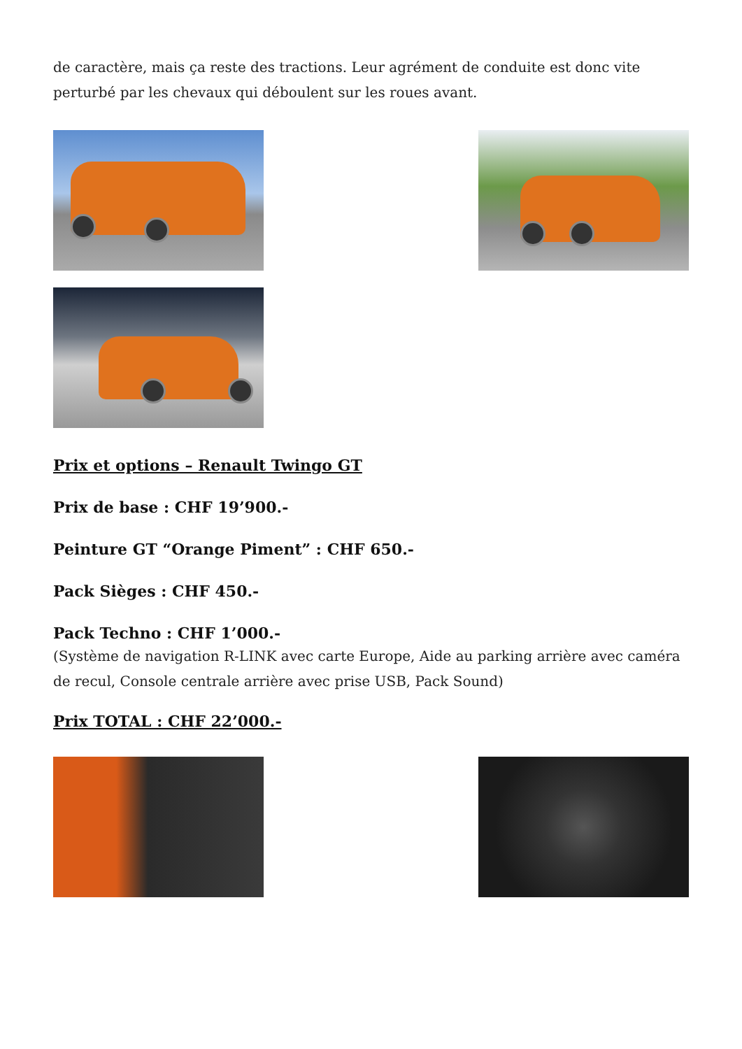de caractère, mais ça reste des tractions. Leur agrément de conduite est donc vite perturbé par les chevaux qui déboulent sur les roues avant.
Prix et options – Renault Twingo GT
Prix de base : CHF 19’900.-
Peinture GT “Orange Piment” : CHF 650.-
Pack Sièges : CHF 450.-
Pack Techno : CHF 1’000.-
(Système de navigation R-LINK avec carte Europe, Aide au parking arrière avec caméra de recul, Console centrale arrière avec prise USB, Pack Sound)
Prix TOTAL : CHF 22’000.-